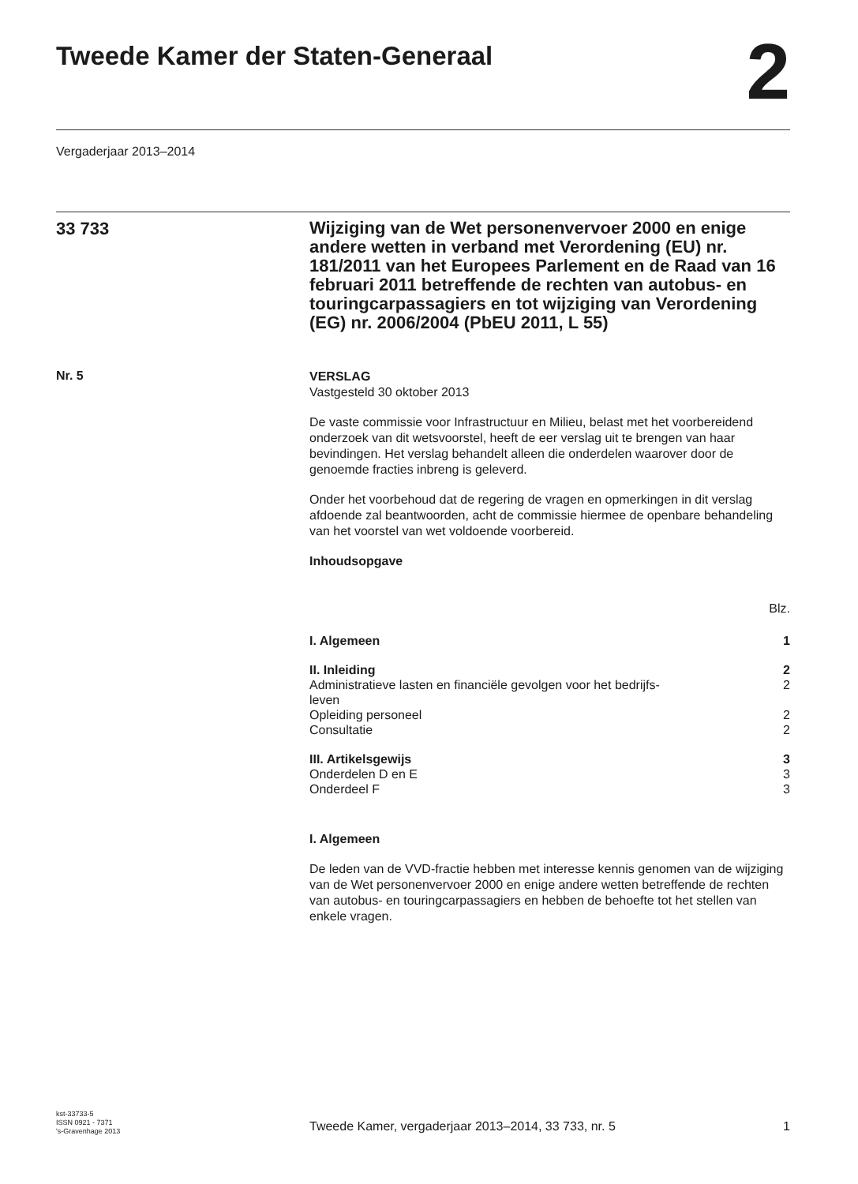Tweede Kamer der Staten-Generaal
2
Vergaderjaar 2013–2014
33 733
Wijziging van de Wet personenvervoer 2000 en enige andere wetten in verband met Verordening (EU) nr. 181/2011 van het Europees Parlement en de Raad van 16 februari 2011 betreffende de rechten van autobus- en touringcarpassagiers en tot wijziging van Verordening (EG) nr. 2006/2004 (PbEU 2011, L 55)
Nr. 5
VERSLAG
Vastgesteld 30 oktober 2013
De vaste commissie voor Infrastructuur en Milieu, belast met het voorbereidend onderzoek van dit wetsvoorstel, heeft de eer verslag uit te brengen van haar bevindingen. Het verslag behandelt alleen die onderdelen waarover door de genoemde fracties inbreng is geleverd.
Onder het voorbehoud dat de regering de vragen en opmerkingen in dit verslag afdoende zal beantwoorden, acht de commissie hiermee de openbare behandeling van het voorstel van wet voldoende voorbereid.
Inhoudsopgave
| | Blz. |
| I. Algemeen | 1 |
| II. Inleiding | 2 |
| Administratieve lasten en financiële gevolgen voor het bedrijfs- leven | 2 |
| Opleiding personeel | 2 |
| Consultatie | 2 |
| III. Artikelsgewijs | 3 |
| Onderdelen D en E | 3 |
| Onderdeel F | 3 |
I. Algemeen
De leden van de VVD-fractie hebben met interesse kennis genomen van de wijziging van de Wet personenvervoer 2000 en enige andere wetten betreffende de rechten van autobus- en touringcarpassagiers en hebben de behoefte tot het stellen van enkele vragen.
kst-33733-5
ISSN 0921 - 7371
's-Gravenhage 2013
Tweede Kamer, vergaderjaar 2013–2014, 33 733, nr. 5
1